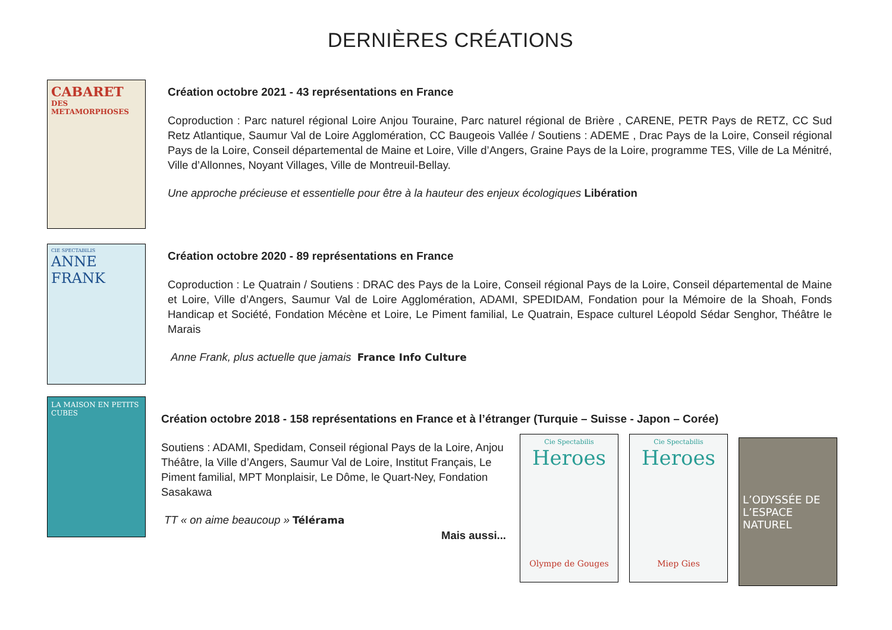DERNIÈRES CRÉATIONS
CABARET
DES METAMORPHOSES
Création octobre 2021 - 43 représentations en France
Coproduction : Parc naturel régional Loire Anjou Touraine, Parc naturel régional de Brière , CARENE, PETR Pays de RETZ, CC Sud Retz Atlantique, Saumur Val de Loire Agglomération, CC Baugeois Vallée / Soutiens : ADEME , Drac Pays de la Loire, Conseil régional Pays de la Loire, Conseil départemental de Maine et Loire, Ville d’Angers, Graine Pays de la Loire, programme TES, Ville de La Ménitré, Ville d’Allonnes, Noyant Villages, Ville de Montreuil-Bellay.
Une approche précieuse et essentielle pour être à la hauteur des enjeux écologiques Libération
CIE SPECTABILIS
ANNE FRANK
Création octobre 2020 - 89 représentations en France
Coproduction : Le Quatrain / Soutiens : DRAC des Pays de la Loire, Conseil régional Pays de la Loire, Conseil départemental de Maine et Loire, Ville d’Angers, Saumur Val de Loire Agglomération, ADAMI, SPEDIDAM, Fondation pour la Mémoire de la Shoah, Fonds Handicap et Société, Fondation Mécène et Loire, Le Piment familial, Le Quatrain, Espace culturel Léopold Sédar Senghor, Théâtre le Marais
Anne Frank, plus actuelle que jamais France Info Culture
LA MAISON EN PETITS CUBES
Création octobre 2018 - 158 représentations en France et à l’étranger (Turquie – Suisse - Japon – Corée)
Soutiens : ADAMI, Spedidam, Conseil régional Pays de la Loire, Anjou Théâtre, la Ville d’Angers, Saumur Val de Loire, Institut Français, Le Piment familial, MPT Monplaisir, Le Dôme, le Quart-Ney, Fondation Sasakawa
TT « on aime beaucoup » Télérama
Mais aussi...
Cie Spectabilis
Heroes
Olympe de Gouges
Cie Spectabilis
Heroes
Miep Gies
L’ODYSSÉE DE L’ESPACE NATUREL